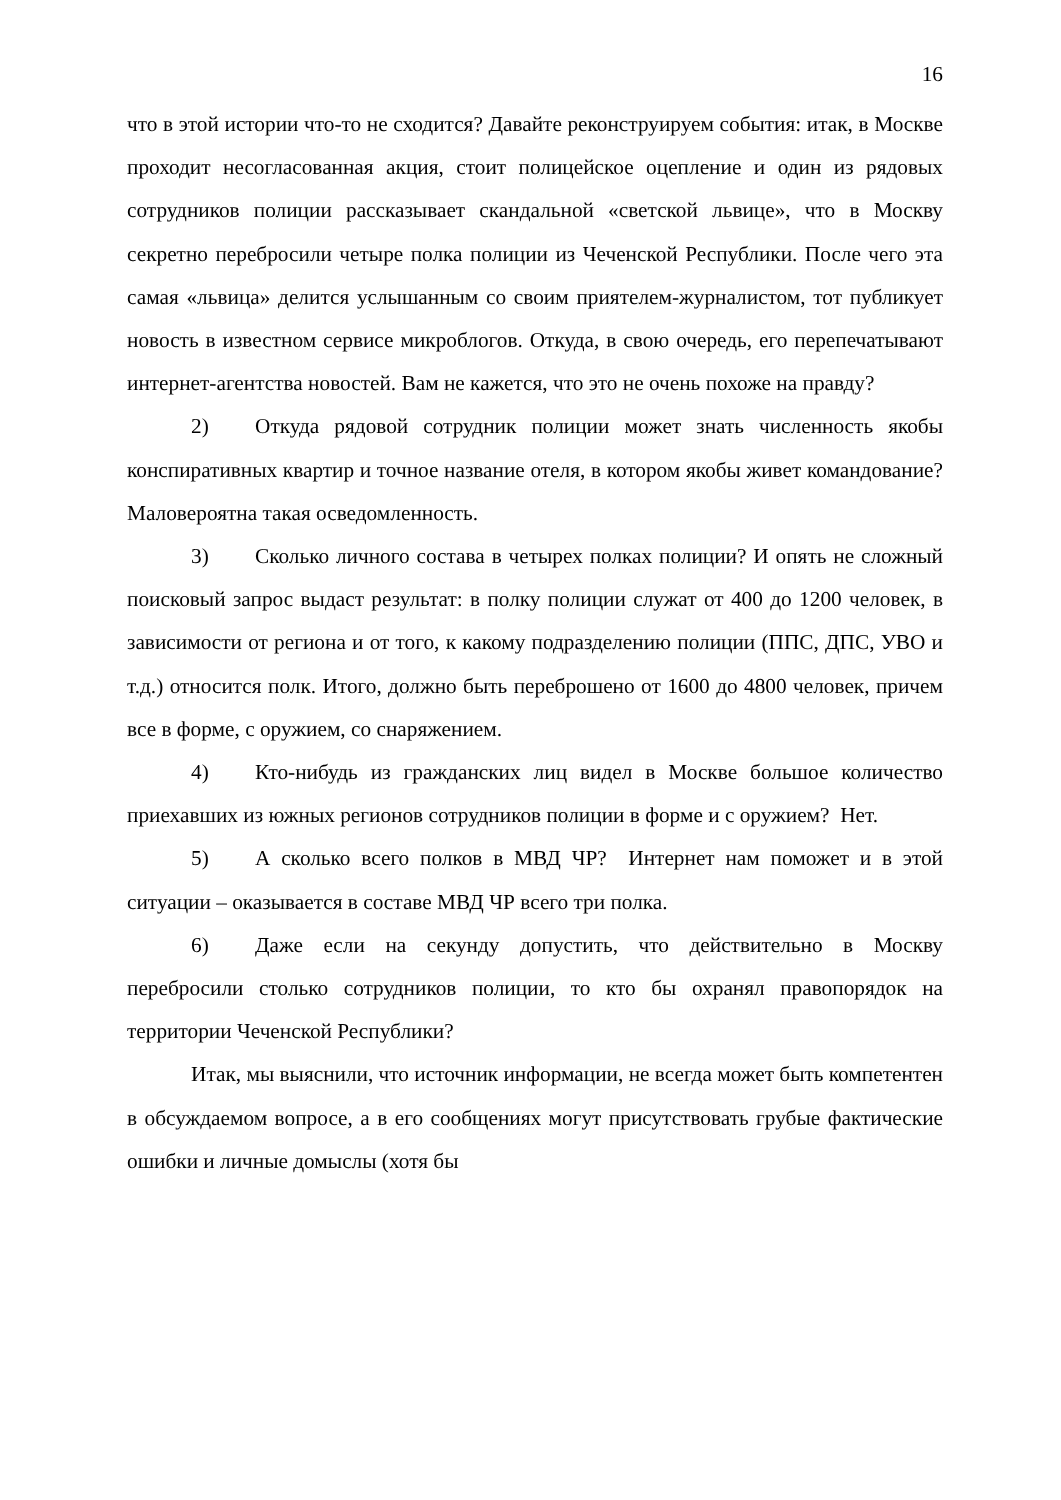16
что в этой истории что-то не сходится? Давайте реконструируем события: итак, в Москве проходит несогласованная акция, стоит полицейское оцепление и один из рядовых сотрудников полиции рассказывает скандальной «светской львице», что в Москву секретно перебросили четыре полка полиции из Чеченской Республики. После чего эта самая «львица» делится услышанным со своим приятелем-журналистом, тот публикует новость в известном сервисе микроблогов. Откуда, в свою очередь, его перепечатывают интернет-агентства новостей. Вам не кажется, что это не очень похоже на правду?
2) Откуда рядовой сотрудник полиции может знать численность якобы конспиративных квартир и точное название отеля, в котором якобы живет командование? Маловероятна такая осведомленность.
3) Сколько личного состава в четырех полках полиции? И опять не сложный поисковый запрос выдаст результат: в полку полиции служат от 400 до 1200 человек, в зависимости от региона и от того, к какому подразделению полиции (ППС, ДПС, УВО и т.д.) относится полк. Итого, должно быть переброшено от 1600 до 4800 человек, причем все в форме, с оружием, со снаряжением.
4) Кто-нибудь из гражданских лиц видел в Москве большое количество приехавших из южных регионов сотрудников полиции в форме и с оружием? Нет.
5) А сколько всего полков в МВД ЧР? Интернет нам поможет и в этой ситуации – оказывается в составе МВД ЧР всего три полка.
6) Даже если на секунду допустить, что действительно в Москву перебросили столько сотрудников полиции, то кто бы охранял правопорядок на территории Чеченской Республики?
Итак, мы выяснили, что источник информации, не всегда может быть компетентен в обсуждаемом вопросе, а в его сообщениях могут присутствовать грубые фактические ошибки и личные домыслы (хотя бы